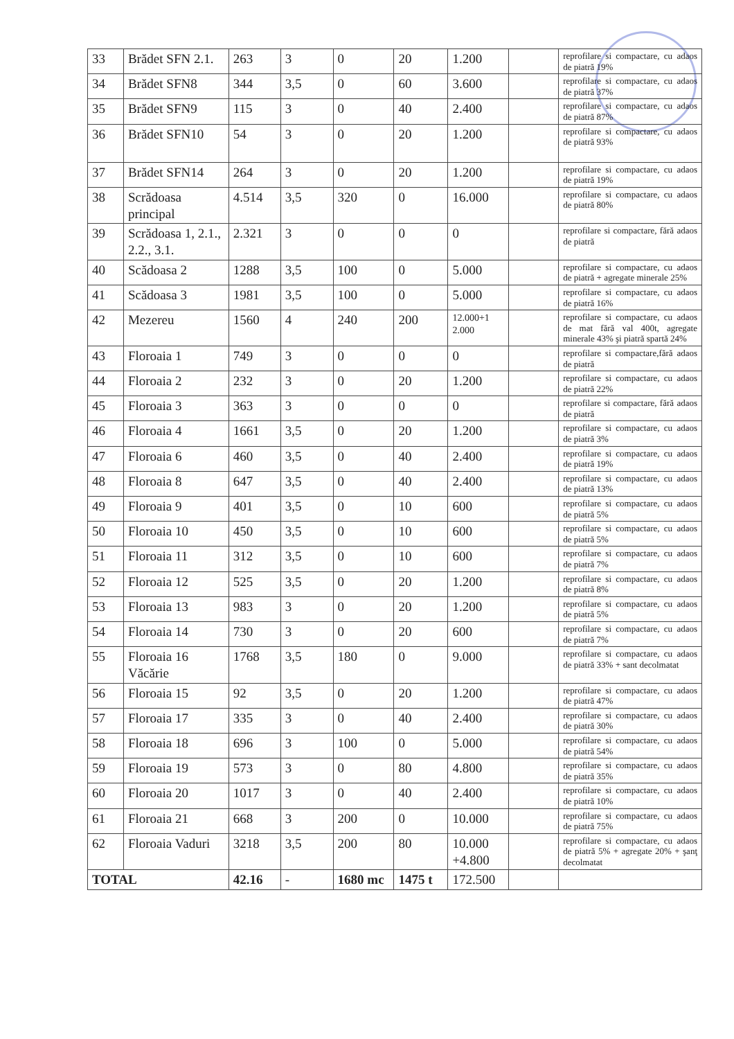| 33 | Brădet SFN 2.1. | 263 | 3 | 0 | 20 | 1.200 | | reprofilare si compactare, cu adaos de piatră 19% |
| 34 | Brădet SFN8 | 344 | 3,5 | 0 | 60 | 3.600 | | reprofilare si compactare, cu adaos de piatră 37% |
| 35 | Brădet SFN9 | 115 | 3 | 0 | 40 | 2.400 | | reprofilare si compactare, cu adaos de piatră 87% |
| 36 | Brădet SFN10 | 54 | 3 | 0 | 20 | 1.200 | | reprofilare si compactare, cu adaos de piatră 93% |
| 37 | Brădet SFN14 | 264 | 3 | 0 | 20 | 1.200 | | reprofilare si compactare, cu adaos de piatră 19% |
| 38 | Scrădoasa principal | 4.514 | 3,5 | 320 | 0 | 16.000 | | reprofilare si compactare, cu adaos de piatră 80% |
| 39 | Scrădoasa 1, 2.1., 2.2., 3.1. | 2.321 | 3 | 0 | 0 | 0 | | reprofilare si compactare, fără adaos de piatră |
| 40 | Scădoasa 2 | 1288 | 3,5 | 100 | 0 | 5.000 | | reprofilare si compactare, cu adaos de piatră + agregate minerale 25% |
| 41 | Scădoasa 3 | 1981 | 3,5 | 100 | 0 | 5.000 | | reprofilare si compactare, cu adaos de piatră 16% |
| 42 | Mezereu | 1560 | 4 | 240 | 200 | 12.000+1 2.000 | | reprofilare si compactare, cu adaos de mat fără val 400t, agregate minerale 43% şi piatră spartă 24% |
| 43 | Floroaia 1 | 749 | 3 | 0 | 0 | 0 | | reprofilare si compactare,fără adaos de piatră |
| 44 | Floroaia 2 | 232 | 3 | 0 | 20 | 1.200 | | reprofilare si compactare, cu adaos de piatră 22% |
| 45 | Floroaia 3 | 363 | 3 | 0 | 0 | 0 | | reprofilare si compactare, fără adaos de piatră |
| 46 | Floroaia 4 | 1661 | 3,5 | 0 | 20 | 1.200 | | reprofilare si compactare, cu adaos de piatră 3% |
| 47 | Floroaia 6 | 460 | 3,5 | 0 | 40 | 2.400 | | reprofilare si compactare, cu adaos de piatră 19% |
| 48 | Floroaia 8 | 647 | 3,5 | 0 | 40 | 2.400 | | reprofilare si compactare, cu adaos de piatră 13% |
| 49 | Floroaia 9 | 401 | 3,5 | 0 | 10 | 600 | | reprofilare si compactare, cu adaos de piatră 5% |
| 50 | Floroaia 10 | 450 | 3,5 | 0 | 10 | 600 | | reprofilare si compactare, cu adaos de piatră 5% |
| 51 | Floroaia 11 | 312 | 3,5 | 0 | 10 | 600 | | reprofilare si compactare, cu adaos de piatră 7% |
| 52 | Floroaia 12 | 525 | 3,5 | 0 | 20 | 1.200 | | reprofilare si compactare, cu adaos de piatră 8% |
| 53 | Floroaia 13 | 983 | 3 | 0 | 20 | 1.200 | | reprofilare si compactare, cu adaos de piatră 5% |
| 54 | Floroaia 14 | 730 | 3 | 0 | 20 | 600 | | reprofilare si compactare, cu adaos de piatră 7% |
| 55 | Floroaia 16 Văcărie | 1768 | 3,5 | 180 | 0 | 9.000 | | reprofilare si compactare, cu adaos de piatră 33% + sant decolmatat |
| 56 | Floroaia 15 | 92 | 3,5 | 0 | 20 | 1.200 | | reprofilare si compactare, cu adaos de piatră 47% |
| 57 | Floroaia 17 | 335 | 3 | 0 | 40 | 2.400 | | reprofilare si compactare, cu adaos de piatră 30% |
| 58 | Floroaia 18 | 696 | 3 | 100 | 0 | 5.000 | | reprofilare si compactare, cu adaos de piatră 54% |
| 59 | Floroaia 19 | 573 | 3 | 0 | 80 | 4.800 | | reprofilare si compactare, cu adaos de piatră 35% |
| 60 | Floroaia 20 | 1017 | 3 | 0 | 40 | 2.400 | | reprofilare si compactare, cu adaos de piatră 10% |
| 61 | Floroaia 21 | 668 | 3 | 200 | 0 | 10.000 | | reprofilare si compactare, cu adaos de piatră 75% |
| 62 | Floroaia Vaduri | 3218 | 3,5 | 200 | 80 | 10.000 +4.800 | | reprofilare si compactare, cu adaos de piatră 5% + agregate 20% + şanţ decolmatat |
| TOTAL | | 42.16 | - | 1680 mc | 1475 t | 172.500 | | |